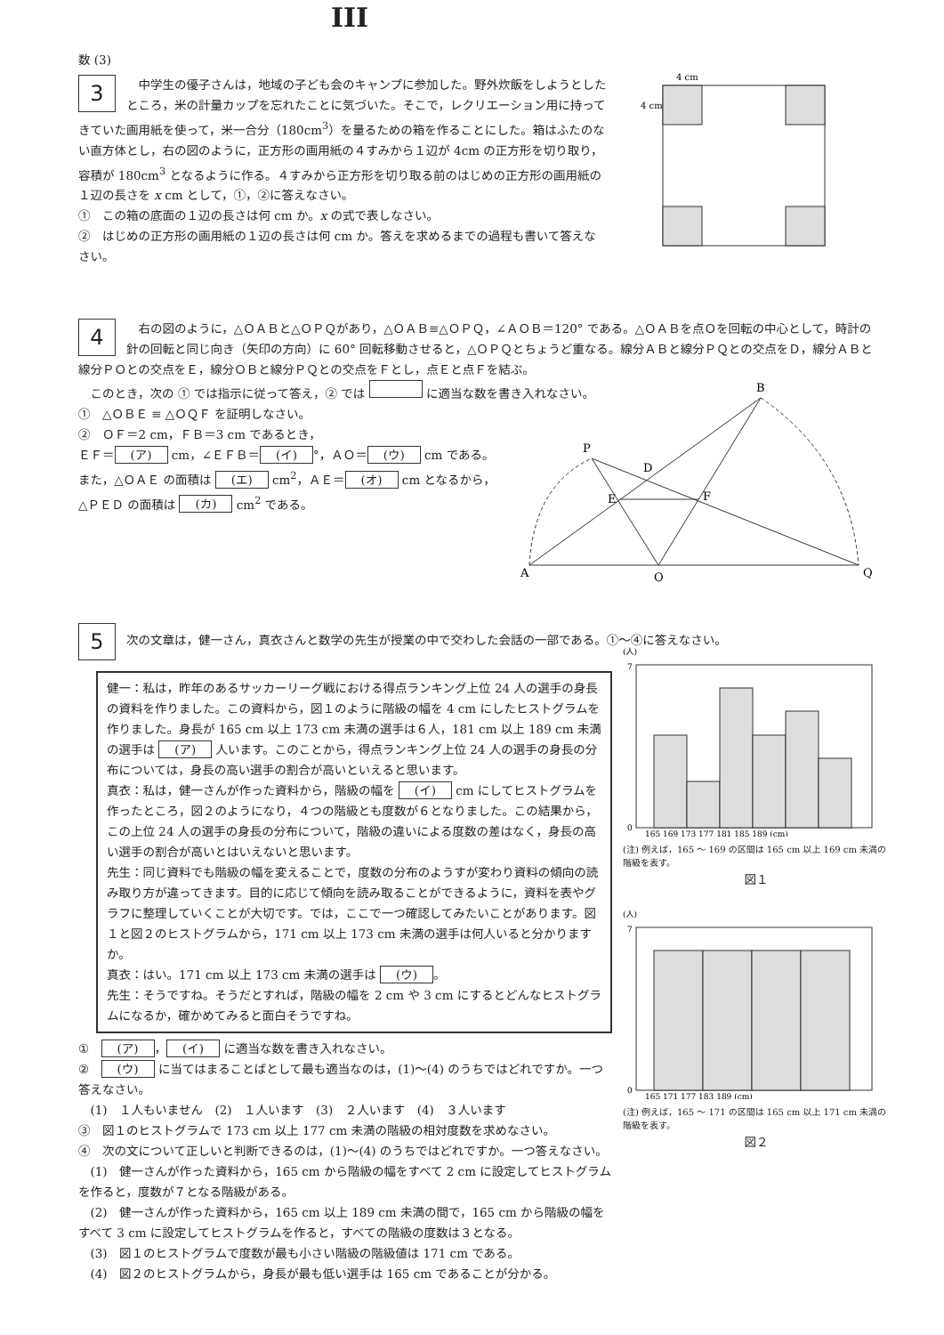III
数 (3)
3
　中学生の優子さんは，地域の子ども会のキャンプに参加した。野外炊飯をしようとしたところ，米の計量カップを忘れたことに気づいた。そこで，レクリエーション用に持ってきていた画用紙を使って，米一合分（180cm<sup>3</sup>）を量るための箱を作ることにした。箱はふたのない直方体とし，右の図のように，正方形の画用紙の４すみから１辺が 4cm の正方形を切り取り，容積が 180cm<sup>3</sup> となるように作る。４すみから正方形を切り取る前のはじめの正方形の画用紙の１辺の長さを x cm として，①，②に答えなさい。
①　この箱の底面の１辺の長さは何 cm か。x の式で表しなさい。
②　はじめの正方形の画用紙の１辺の長さは何 cm か。答えを求めるまでの過程も書いて答えなさい。
4 cm
4 cm
4
　右の図のように，△ＯＡＢと△ＯＰＱがあり，△ＯＡＢ≡△ＯＰＱ，∠ＡＯＢ＝120° である。△ＯＡＢを点Ｏを回転の中心として，時計の針の回転と同じ向き（矢印の方向）に 60° 回転移動させると，△ＯＰＱとちょうど重なる。線分ＡＢと線分ＰＱとの交点をＤ，線分ＡＢと線分ＰＯとの交点をＥ，線分ＯＢと線分ＰＱとの交点をＦとし，点Ｅと点Ｆを結ぶ。
　このとき，次の ① では指示に従って答え，② では に適当な数を書き入れなさい。
①　△ＯＢＥ ≡ △ＯＱＦ を証明しなさい。
②　ＯＦ＝2 cm，ＦＢ＝3 cm であるとき，
ＥＦ＝ (ア) cm，∠ＥＦＢ＝ (イ) °，ＡＯ＝ (ウ) cm である。
また，△ＯＡＥ の面積は (エ) cm<sup>2</sup>，ＡＥ＝ (オ) cm となるから，
△ＰＥＤ の面積は (カ) cm<sup>2</sup> である。
A
B
P
Q
O
D
E
F
5
次の文章は，健一さん，真衣さんと数学の先生が授業の中で交わした会話の一部である。①～④に答えなさい。
健一：私は，昨年のあるサッカーリーグ戦における得点ランキング上位 24 人の選手の身長の資料を作りました。この資料から，図１のように階級の幅を 4 cm にしたヒストグラムを作りました。身長が 165 cm 以上 173 cm 未満の選手は６人，181 cm 以上 189 cm 未満の選手は (ア) 人います。このことから，得点ランキング上位 24 人の選手の身長の分布については，身長の高い選手の割合が高いといえると思います。
真衣：私は，健一さんが作った資料から，階級の幅を (イ) cm にしてヒストグラムを作ったところ，図２のようになり，４つの階級とも度数が６となりました。この結果から，この上位 24 人の選手の身長の分布について，階級の違いによる度数の差はなく，身長の高い選手の割合が高いとはいえないと思います。
先生：同じ資料でも階級の幅を変えることで，度数の分布のようすが変わり資料の傾向の読み取り方が違ってきます。目的に応じて傾向を読み取ることができるように，資料を表やグラフに整理していくことが大切です。では，ここで一つ確認してみたいことがあります。図１と図２のヒストグラムから，171 cm 以上 173 cm 未満の選手は何人いると分かりますか。
真衣：はい。171 cm 以上 173 cm 未満の選手は (ウ) 。
先生：そうですね。そうだとすれば，階級の幅を 2 cm や 3 cm にするとどんなヒストグラムになるか，確かめてみると面白そうですね。
①　(ア) ， (イ) に適当な数を書き入れなさい。
②　(ウ) に当てはまることばとして最も適当なのは，(1)～(4) のうちではどれですか。一つ答えなさい。
　(1)　１人もいません　(2)　１人います　(3)　２人います　(4)　３人います
③　図１のヒストグラムで 173 cm 以上 177 cm 未満の階級の相対度数を求めなさい。
④　次の文について正しいと判断できるのは，(1)～(4) のうちではどれですか。一つ答えなさい。
　(1)　健一さんが作った資料から，165 cm から階級の幅をすべて 2 cm に設定してヒストグラムを作ると，度数が７となる階級がある。
　(2)　健一さんが作った資料から，165 cm 以上 189 cm 未満の間で，165 cm から階級の幅をすべて 3 cm に設定してヒストグラムを作ると，すべての階級の度数は３となる。
　(3)　図１のヒストグラムで度数が最も小さい階級の階級値は 171 cm である。
　(4)　図２のヒストグラムから，身長が最も低い選手は 165 cm であることが分かる。
(人)
0
7
165 169 173 177 181 185 189 (cm)
(注) 例えば，165 ～ 169 の区間は 165 cm 以上 169 cm 未満の階級を表す。
図１
(人)
0
7
165 171 177 183 189 (cm)
(注) 例えば，165 ～ 171 の区間は 165 cm 以上 171 cm 未満の階級を表す。
図２